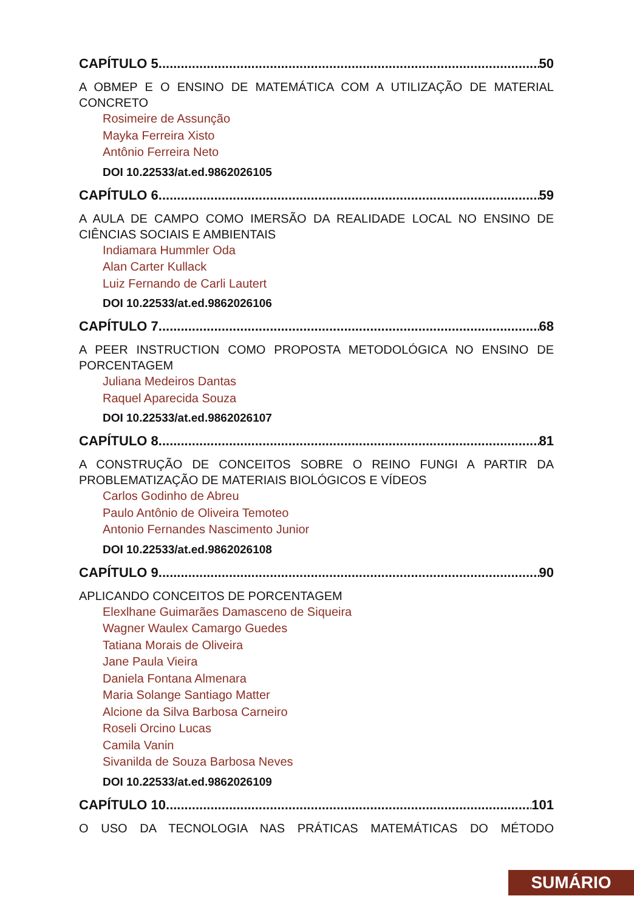CAPÍTULO 5 50
A OBMEP E O ENSINO DE MATEMÁTICA COM A UTILIZAÇÃO DE MATERIAL CONCRETO
Rosimeire de Assunção
Mayka Ferreira Xisto
Antônio Ferreira Neto
DOI 10.22533/at.ed.9862026105
CAPÍTULO 6 59
A AULA DE CAMPO COMO IMERSÃO DA REALIDADE LOCAL NO ENSINO DE CIÊNCIAS SOCIAIS E AMBIENTAIS
Indiamara Hummler Oda
Alan Carter Kullack
Luiz Fernando de Carli Lautert
DOI 10.22533/at.ed.9862026106
CAPÍTULO 7 68
A PEER INSTRUCTION COMO PROPOSTA METODOLÓGICA NO ENSINO DE PORCENTAGEM
Juliana Medeiros Dantas
Raquel Aparecida Souza
DOI 10.22533/at.ed.9862026107
CAPÍTULO 8 81
A CONSTRUÇÃO DE CONCEITOS SOBRE O REINO FUNGI A PARTIR DA PROBLEMATIZAÇÃO DE MATERIAIS BIOLÓGICOS E VÍDEOS
Carlos Godinho de Abreu
Paulo Antônio de Oliveira Temoteo
Antonio Fernandes Nascimento Junior
DOI 10.22533/at.ed.9862026108
CAPÍTULO 9 90
APLICANDO CONCEITOS DE PORCENTAGEM
Elexlhane Guimarães Damasceno de Siqueira
Wagner Waulex Camargo Guedes
Tatiana Morais de Oliveira
Jane Paula Vieira
Daniela Fontana Almenara
Maria Solange Santiago Matter
Alcione da Silva Barbosa Carneiro
Roseli Orcino Lucas
Camila Vanin
Sivanilda de Souza Barbosa Neves
DOI 10.22533/at.ed.9862026109
CAPÍTULO 10 101
O USO DA TECNOLOGIA NAS PRÁTICAS MATEMÁTICAS DO MÉTODO
SUMÁRIO